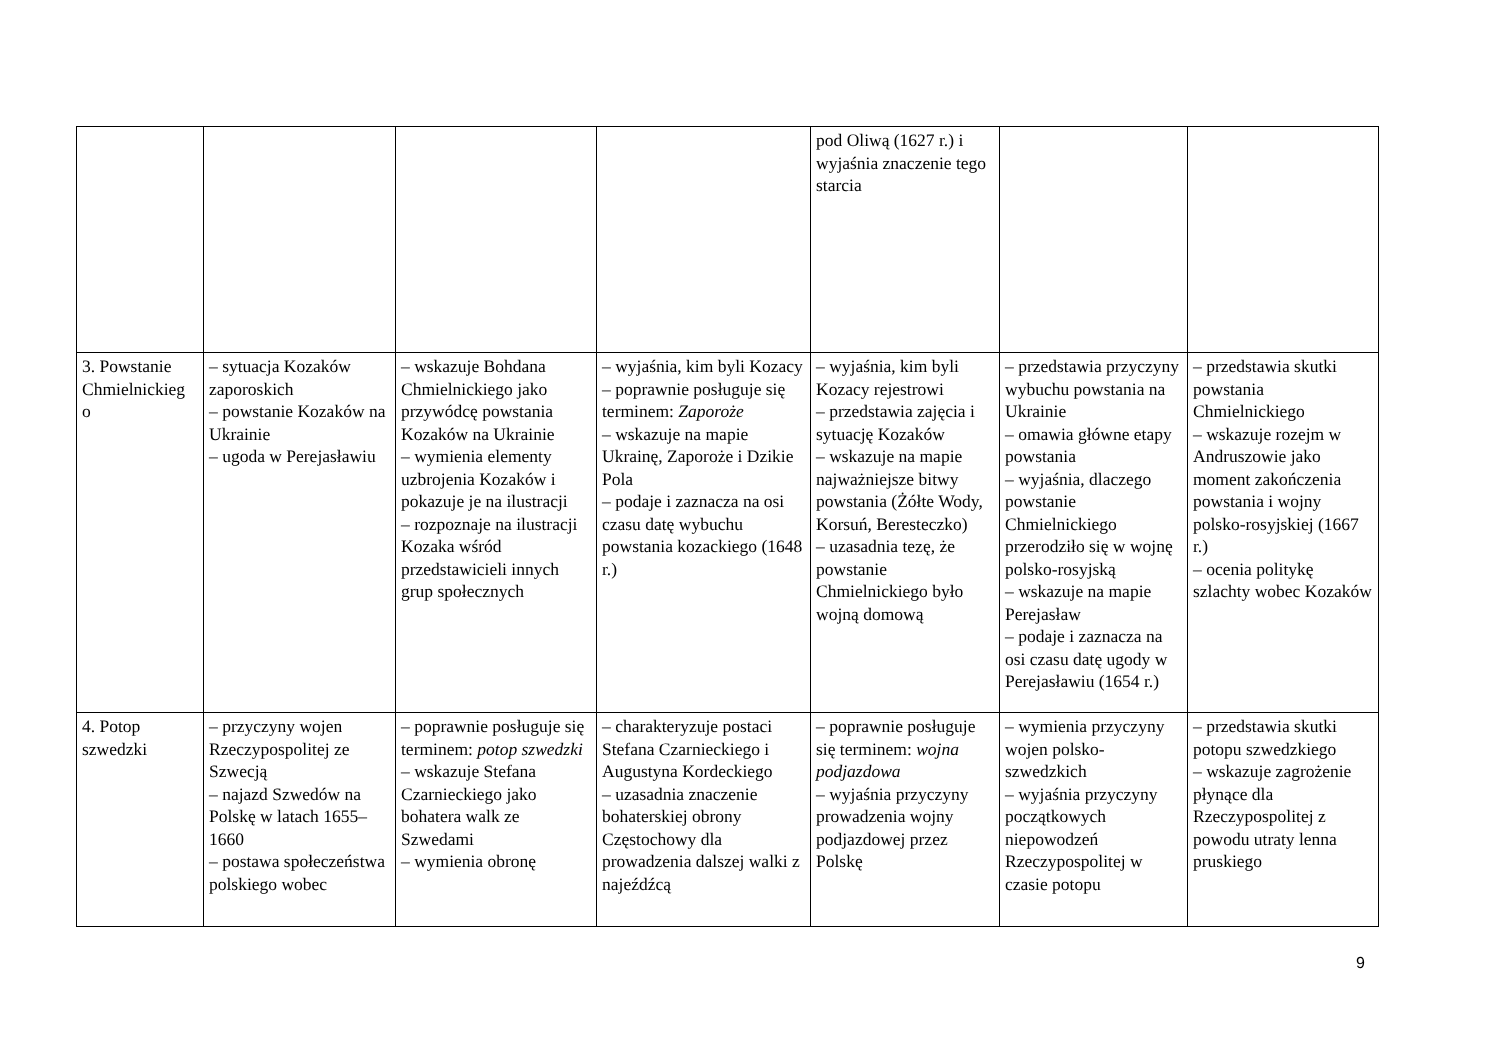| | | | | pod Oliwą (1627 r.) i wyjaśnia znaczenie tego starcia | | |
| 3. Powstanie Chmielnickieg o | – sytuacja Kozaków zaporoskich – powstanie Kozaków na Ukrainie – ugoda w Perejasławiu | – wskazuje Bohdana Chmielnickiego jako przywódcę powstania Kozaków na Ukrainie – wymienia elementy uzbrojenia Kozaków i pokazuje je na ilustracji – rozpoznaje na ilustracji Kozaka wśród przedstawicieli innych grup społecznych | – wyjaśnia, kim byli Kozacy – poprawnie posługuje się terminem: Zaporoże – wskazuje na mapie Ukrainę, Zaporoże i Dzikie Pola – podaje i zaznacza na osi czasu datę wybuchu powstania kozackiego (1648 r.) | – wyjaśnia, kim byli Kozacy rejestrowi – przedstawia zajęcia i sytuację Kozaków – wskazuje na mapie najważniejsze bitwy powstania (Żółte Wody, Korsuń, Beresteczko) – uzasadnia tezę, że powstanie Chmielnickiego było wojną domową | – przedstawia przyczyny wybuchu powstania na Ukrainie – omawia główne etapy powstania – wyjaśnia, dlaczego powstanie Chmielnickiego przerodziło się w wojnę polsko-rosyjską – wskazuje na mapie Perejasław – podaje i zaznacza na osi czasu datę ugody w Perejasławiu (1654 r.) | – przedstawia skutki powstania Chmielnickiego – wskazuje rozejm w Andruszowie jako moment zakończenia powstania i wojny polsko-rosyjskiej (1667 r.) – ocenia politykę szlachty wobec Kozaków |
| 4. Potop szwedzki | – przyczyny wojen Rzeczypospolitej ze Szwecją – najazd Szwedów na Polskę w latach 1655–1660 – postawa społeczeństwa polskiego wobec | – poprawnie posługuje się terminem: potop szwedzki – wskazuje Stefana Czarnieckiego jako bohatera walk ze Szwedami – wymienia obronę | – charakteryzuje postaci Stefana Czarnieckiego i Augustyna Kordeckiego – uzasadnia znaczenie bohaterskiej obrony Częstochowy dla prowadzenia dalszej walki z najeźdźcą | – poprawnie posługuje się terminem: wojna podjazdowa – wyjaśnia przyczyny prowadzenia wojny podjazdowej przez Polskę | – wymienia przyczyny wojen polsko-szwedzkich – wyjaśnia przyczyny początkowych niepowodzeń Rzeczypospolitej w czasie potopu | – przedstawia skutki potopu szwedzkiego – wskazuje zagrożenie płynące dla Rzeczypospolitej z powodu utraty lenna pruskiego |
9